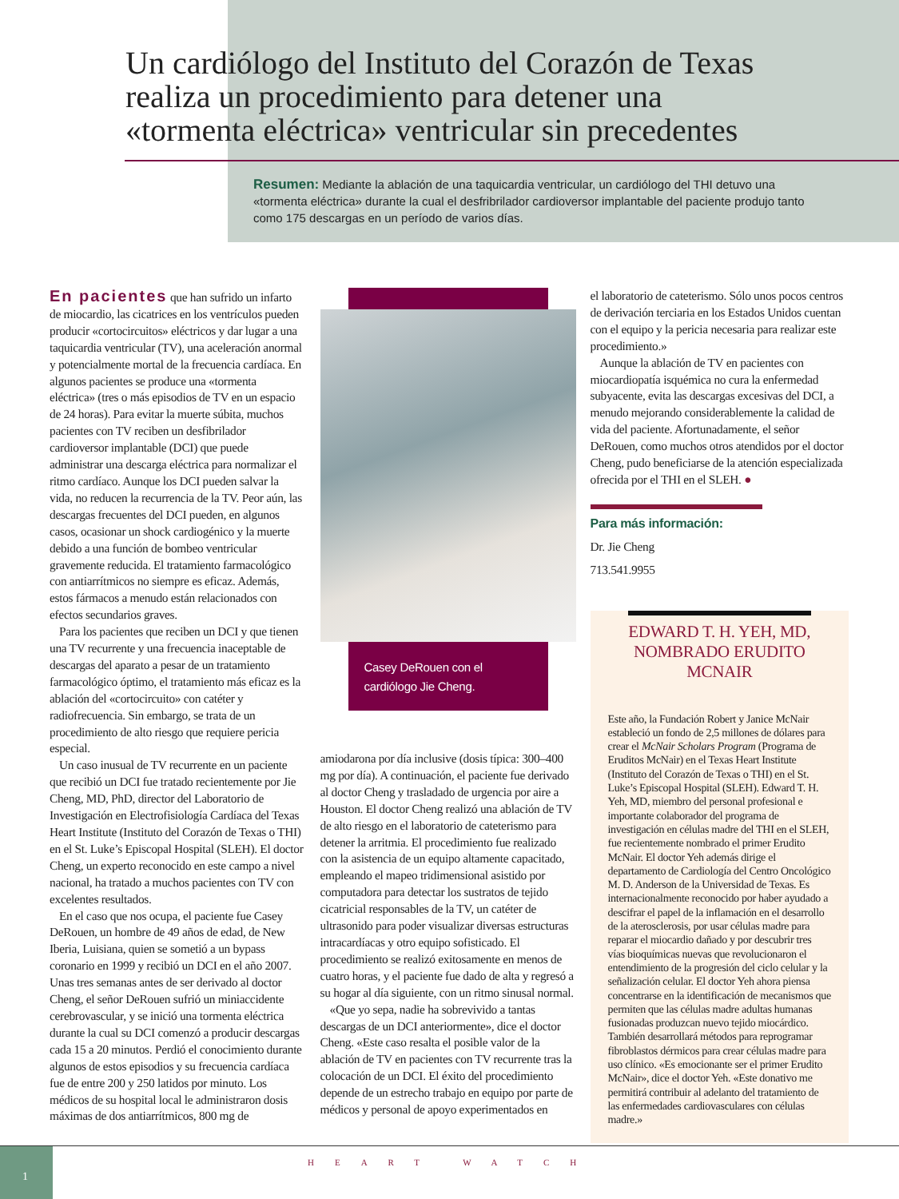Un cardiólogo del Instituto del Corazón de Texas realiza un procedimiento para detener una «tormenta eléctrica» ventricular sin precedentes
Resumen: Mediante la ablación de una taquicardia ventricular, un cardiólogo del THI detuvo una «tormenta eléctrica» durante la cual el desfribrilador cardioversor implantable del paciente produjo tanto como 175 descargas en un período de varios días.
En pacientes que han sufrido un infarto de miocardio, las cicatrices en los ventrículos pueden producir «cortocircuitos» eléctricos y dar lugar a una taquicardia ventricular (TV), una aceleración anormal y potencialmente mortal de la frecuencia cardíaca. En algunos pacientes se produce una «tormenta eléctrica» (tres o más episodios de TV en un espacio de 24 horas). Para evitar la muerte súbita, muchos pacientes con TV reciben un desfibrilador cardioversor implantable (DCI) que puede administrar una descarga eléctrica para normalizar el ritmo cardíaco. Aunque los DCI pueden salvar la vida, no reducen la recurrencia de la TV. Peor aún, las descargas frecuentes del DCI pueden, en algunos casos, ocasionar un shock cardiogénico y la muerte debido a una función de bombeo ventricular gravemente reducida. El tratamiento farmacológico con antiarrítmicos no siempre es eficaz. Además, estos fármacos a menudo están relacionados con efectos secundarios graves.
Para los pacientes que reciben un DCI y que tienen una TV recurrente y una frecuencia inaceptable de descargas del aparato a pesar de un tratamiento farmacológico óptimo, el tratamiento más eficaz es la ablación del «cortocircuito» con catéter y radiofrecuencia. Sin embargo, se trata de un procedimiento de alto riesgo que requiere pericia especial.
Un caso inusual de TV recurrente en un paciente que recibió un DCI fue tratado recientemente por Jie Cheng, MD, PhD, director del Laboratorio de Investigación en Electrofisiología Cardíaca del Texas Heart Institute (Instituto del Corazón de Texas o THI) en el St. Luke’s Episcopal Hospital (SLEH). El doctor Cheng, un experto reconocido en este campo a nivel nacional, ha tratado a muchos pacientes con TV con excelentes resultados.
En el caso que nos ocupa, el paciente fue Casey DeRouen, un hombre de 49 años de edad, de New Iberia, Luisiana, quien se sometió a un bypass coronario en 1999 y recibió un DCI en el año 2007. Unas tres semanas antes de ser derivado al doctor Cheng, el señor DeRouen sufrió un miniaccidente cerebrovascular, y se inició una tormenta eléctrica durante la cual su DCI comenzó a producir descargas cada 15 a 20 minutos. Perdió el conocimiento durante algunos de estos episodios y su frecuencia cardíaca fue de entre 200 y 250 latidos por minuto. Los médicos de su hospital local le administraron dosis máximas de dos antiarrítmicos, 800 mg de
Casey DeRouen con el cardiólogo Jie Cheng.
amiodarona por día inclusive (dosis típica: 300–400 mg por día). A continuación, el paciente fue derivado al doctor Cheng y trasladado de urgencia por aire a Houston. El doctor Cheng realizó una ablación de TV de alto riesgo en el laboratorio de cateterismo para detener la arritmia. El procedimiento fue realizado con la asistencia de un equipo altamente capacitado, empleando el mapeo tridimensional asistido por computadora para detectar los sustratos de tejido cicatricial responsables de la TV, un catéter de ultrasonido para poder visualizar diversas estructuras intracardíacas y otro equipo sofisticado. El procedimiento se realizó exitosamente en menos de cuatro horas, y el paciente fue dado de alta y regresó a su hogar al día siguiente, con un ritmo sinusal normal.
«Que yo sepa, nadie ha sobrevivido a tantas descargas de un DCI anteriormente», dice el doctor Cheng. «Este caso resalta el posible valor de la ablación de TV en pacientes con TV recurrente tras la colocación de un DCI. El éxito del procedimiento depende de un estrecho trabajo en equipo por parte de médicos y personal de apoyo experimentados en
el laboratorio de cateterismo. Sólo unos pocos centros de derivación terciaria en los Estados Unidos cuentan con el equipo y la pericia necesaria para realizar este procedimiento.»
Aunque la ablación de TV en pacientes con miocardiopatía isquémica no cura la enfermedad subyacente, evita las descargas excesivas del DCI, a menudo mejorando considerablemente la calidad de vida del paciente. Afortunadamente, el señor DeRouen, como muchos otros atendidos por el doctor Cheng, pudo beneficiarse de la atención especializada ofrecida por el THI en el SLEH. ●
Para más información:
Dr. Jie Cheng
713.541.9955
EDWARD T. H. YEH, MD, NOMBRADO ERUDITO MCNAIR
Este año, la Fundación Robert y Janice McNair estableció un fondo de 2,5 millones de dólares para crear el McNair Scholars Program (Programa de Eruditos McNair) en el Texas Heart Institute (Instituto del Corazón de Texas o THI) en el St. Luke’s Episcopal Hospital (SLEH). Edward T. H. Yeh, MD, miembro del personal profesional e importante colaborador del programa de investigación en células madre del THI en el SLEH, fue recientemente nombrado el primer Erudito McNair. El doctor Yeh además dirige el departamento de Cardiología del Centro Oncológico M. D. Anderson de la Universidad de Texas. Es internacionalmente reconocido por haber ayudado a descifrar el papel de la inflamación en el desarrollo de la aterosclerosis, por usar células madre para reparar el miocardio dañado y por descubrir tres vías bioquímicas nuevas que revolucionaron el entendimiento de la progresión del ciclo celular y la señalización celular. El doctor Yeh ahora piensa concentrarse en la identificación de mecanismos que permiten que las células madre adultas humanas fusionadas produzcan nuevo tejido miocárdico. También desarrollará métodos para reprogramar fibroblastos dérmicos para crear células madre para uso clínico. «Es emocionante ser el primer Erudito McNair», dice el doctor Yeh. «Este donativo me permitirá contribuir al adelanto del tratamiento de las enfermedades cardiovasculares con células madre.»
1
HEART WATCH